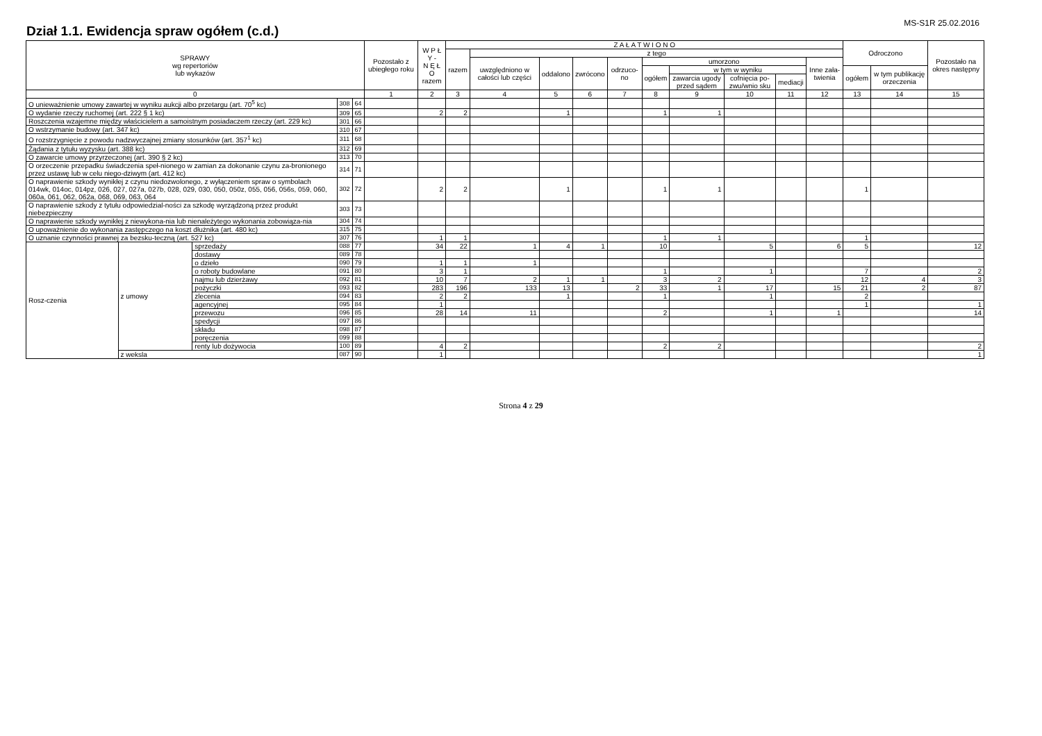MS-S1R 25.02.2016
Dział 1.1. Ewidencja spraw ogółem (c.d.)
| SPRAWY wg repertoriów lub wykazów | | | | | Pozostało z ubiegłego roku | W P Ł Y - N Ę Ł O razem | Z A Ł A T W I O N O | | | | | | | | | | Odroczono | | Pozostało na okres następny |
| --- | --- | --- | --- | --- | --- | --- | --- | --- | --- | --- | --- | --- | --- | --- | --- | --- | --- | --- | --- |
| | | | | | | | razem | z tego | | | | | | | | | | | |
| | | | | | | | | uwzględniono w całości lub części | oddalono | zwrócono | odrzuco-no | umorzono | | | | Inne zała-twienia | | | |
| | | | | | | | | | | | | ogółem | w tym w wyniku | | | | ogółem | w tym publikację orzeczenia | |
| | | | | | | | | | | | | | zawarcia ugody przed sądem | cofnięcia po-zwu/wnio sku | mediacji | | | | |
| 0 | | | | | 1 | 2 | 3 | 4 | 5 | 6 | 7 | 8 | 9 | 10 | 11 | 12 | 13 | 14 | 15 |
| O unieważnienie umowy zawartej w wyniku aukcji albo przetargu (art. 70<sup>5</sup> kc) | | | 308 | 64 | | | | | | | | | | | | | | | |
| O wydanie rzeczy ruchomej (art. 222 § 1 kc) | | | 309 | 65 | | 2 | 2 | | 1 | | | 1 | 1 | | | | | | |
| Roszczenia wzajemne między właścicielem a samoistnym posiadaczem rzeczy (art. 229 kc) | | | 301 | 66 | | | | | | | | | | | | | | | |
| O wstrzymanie budowy (art. 347 kc) | | | 310 | 67 | | | | | | | | | | | | | | | |
| O rozstrzygnięcie z powodu nadzwyczajnej zmiany stosunków (art. 357<sup>1</sup> kc) | | | 311 | 68 | | | | | | | | | | | | | | | |
| Żądania z tytułu wyzysku (art. 388 kc) | | | 312 | 69 | | | | | | | | | | | | | | | |
| O zawarcie umowy przyrzeczonej (art. 390 § 2 kc) | | | 313 | 70 | | | | | | | | | | | | | | | |
| O orzeczenie przepadku świadczenia speł-nionego w zamian za dokonanie czynu za-bronionego przez ustawę lub w celu niego-dziwym (art. 412 kc) | | | 314 | 71 | | | | | | | | | | | | | | | |
| O naprawienie szkody wynikłej z czynu niedozwolonego, z wyłączeniem spraw o symbolach 014wk, 014oc, 014pz, 026, 027, 027a, 027b, 028, 029, 030, 050, 050z, 055, 056, 056s, 059, 060, 060a, 061, 062, 062a, 068, 069, 063, 064 | | | 302 | 72 | | 2 | 2 | | 1 | | | 1 | 1 | | | | 1 | | |
| O naprawienie szkody z tytułu odpowiedzial-ności za szkodę wyrządzoną przez produkt niebezpieczny | | | 303 | 73 | | | | | | | | | | | | | | | |
| O naprawienie szkody wynikłej z niewykona-nia lub nienależytego wykonania zobowiąza-nia | | | 304 | 74 | | | | | | | | | | | | | | | |
| O upoważnienie do wykonania zastępczego na koszt dłużnika (art. 480 kc) | | | 315 | 75 | | | | | | | | | | | | | | | |
| O uznanie czynności prawnej za bezsku-teczną (art. 527 kc) | | | 307 | 76 | | 1 | 1 | | | | | 1 | 1 | | | | 1 | | |
| Rosz-czenia | z umowy | sprzedaży | 088 | 77 | | 34 | 22 | 1 | 4 | 1 | | 10 | | 5 | | 6 | 5 | | 12 |
| | | dostawy | 089 | 78 | | | | | | | | | | | | | | | |
| | | o dzieło | 090 | 79 | | 1 | 1 | 1 | | | | | | | | | | | |
| | | o roboty budowlane | 091 | 80 | | 3 | 1 | | | | | 1 | | 1 | | | 7 | | 2 |
| | | najmu lub dzierżawy | 092 | 81 | | 10 | 7 | 2 | 1 | 1 | | 3 | 2 | | | | 12 | 4 | 3 |
| | | pożyczki | 093 | 82 | | 283 | 196 | 133 | 13 | | 2 | 33 | 1 | 17 | | 15 | 21 | 2 | 87 |
| | | zlecenia | 094 | 83 | | 2 | 2 | | 1 | | | 1 | | 1 | | | 2 | | |
| | | agencyjnej | 095 | 84 | | 1 | | | | | | | | | | | 1 | | 1 |
| | | przewozu | 096 | 85 | | 28 | 14 | 11 | | | | 2 | | 1 | | 1 | | | 14 |
| | | spedycji | 097 | 86 | | | | | | | | | | | | | | | |
| | | składu | 098 | 87 | | | | | | | | | | | | | | | |
| | | poręczenia | 099 | 88 | | | | | | | | | | | | | | | |
| | | renty lub dożywocia | 100 | 89 | | 4 | 2 | | | | | 2 | 2 | | | | | | 2 |
| | z weksla | | 087 | 90 | | 1 | | | | | | | | | | | | | 1 |
Strona 4 z 29